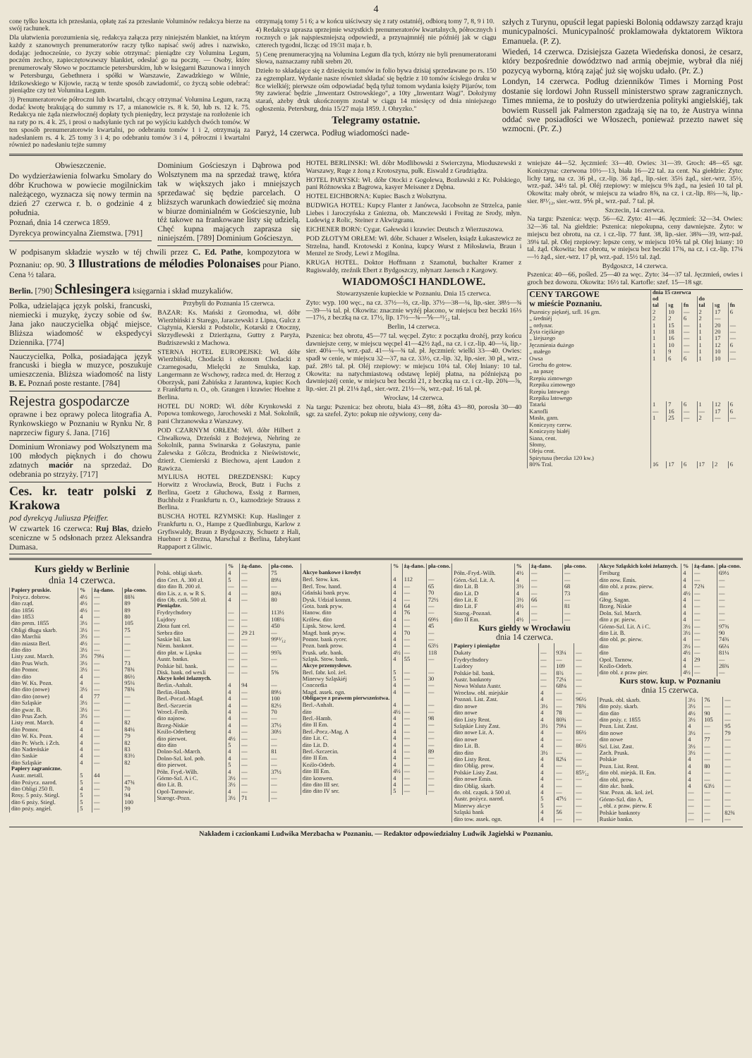4
cone tylko koszta ich przesłania, opłatę zaś za przesłanie Voluminów redakcya bierze na swój rachunek.
Dla ułatwienia porozumienia się, redakcya załącza przy niniejszém blankiet, na którym każdy z szanownych prenumeratorów raczy tylko napisać swój adres i nazwisko, dodając jednocześnie, co życzy sobie otrzymać: pieniądze czy Volumina Legum, poczém zechce, zapieczętowawszy blankiet, odesłać go na pocztę. — Osoby, które prenumerowały Słowo w pocztamcie petersburskim, lub w księgarni Bazunowa i innych w Petersburgu, Gebethnera i spółki w Warszawie, Zawadzkiego w Wilnie, Idzikowskiego w Kijowie, raczą w tenże sposób zawiadomić, co życzą sobie odebrać: pieniądze czy też Volumina Legum.
3) Prenumeratorowie półroczni lub kwartalni, chcący otrzymać Volumina Legum, raczą dodać kwotę brakującą do summy rs 17, a mianowicie rs. 8 k. 50, lub rs. 12 k. 75. Redakcya nie żąda niezwłocznéj dopłaty tych pieniędzy, lecz przystaje na rozłożenie ich na raty po rs. 4 k. 25, i prosi o nadsyłanie tych rat po wyjściu każdych dwóch tomów. W ten sposób prenumeratorowie kwartalni, po odebraniu tomów 1 i 2, otrzymają za nadesłaniem rs. 4 k. 25 tomy 3 i 4; po odebraniu tomów 3 i 4, półroczni i kwartalni również po nadesłaniu tejże summy
otrzymają tomy 5 i 6; a w końcu uiściwszy się z raty ostatniéj, odbiorą tomy 7, 8, 9 i 10.
4) Redakcya uprasza uprzejmie wszystkich prenumeratorów kwartalnych, półrocznych i rocznych o jak najspieszniejszą odpowiedź, a przynajmniéj nie późniéj jak w ciągu czterech tygodni, licząc od 19/31 maja r. b.
5) Cenę prenumeracyjną na Volumina Legum dla tych, którzy nie byli prenumeratorami Słowa, naznaczamy rubli srebrn 20.
Dzieło to składające się z dziesięciu tomów in folio bywa dzisiaj sprzedawane po rs. 150 za egzemplarz. Wydanie nasze również składać się będzie z 10 tomów ścisłego druku w 8ce wielkiéj; pierwsze ośm odpowiadać będą tyluż tomom wydania księży Pijarów, tom 9ty zawierać będzie „Inwentarz Ostrowskiego", a 10ty „Inwentarz Wagi". Dołożymy starań, ażeby druk ukończonym został w ciągu 14 miesięcy od dnia niniejszego ogłoszenia. Petersburg, dnia 15/27 maja 1859. J. Ohryzko."
Telegramy ostatnie.
Paryż, 14 czerwca. Podług wiadomości nade-
szłych z Turynu, opuścił legat papieski Bolonią oddawszy zarząd kraju municypalności. Municypalność proklamowała dyktatorem Wiktora Emanuela. (P. Z).
Wiedeń, 14 czerwca. Dzisiejsza Gazeta Wiedeńska donosi, że cesarz, który bezpośrednie dowództwo nad armią obejmie, wybrał dla niéj pozycyą wyborną, którą zająć już się wojsku udało. (Pr. Z.)
Londyn, 14 czerwca. Podług dzienników Times i Morning Post dostanie się lordowi John Russell ministerstwo spraw zagranicznych. Times mniema, że to posłuży do utwierdzenia polityki angielskiéj, tak bowiem Russell jak Palmerston zgadzają się na to, że Austrya winna oddać swe posiadłości we Włoszech, ponieważ przezto nawet się wzmocni. (Pr. Z.)
Obwieszczenie.
Do wydzierżawienia folwarku Smolary do dóbr Kruchowa w powiecie mogilnickim należącego, wyznacza się nowy termin na dzień 27 czerwca r. b. o godzinie 4 z południa.
Poznań, dnia 14 czerwca 1859.
Dyrekcya prowincyalna Ziemstwa. [791]
Dominium Gościeszyn i Dąbrowa pod Wolsztynem ma na sprzedaż trawę, która tak w większych jako i mniejszych sprzedawać się będzie parcelach. O bliższych warunkach dowiedzieć się można w biurze dominialném w Gościeszynie, lub téż takowe na frankowane listy się udzielą. Chęć kupna mających zaprasza się niniejszém. [789] Dominium Gościeszyn.
W podpisanym składzie wyszło w téj chwili przez C. Ed. Pathe, kompozytora w Poznaniu: op. 90. 3 Illustrations de mélodies Polonaises pour Piano. Cena ½ talara.
Berlin. [790] Schlesingera księgarnia i skład muzykaliów.
Polka, udzielająca język polski, francuski, niemiecki i muzykę, życzy sobie od św. Jana jako nauczycielka objąć miejsce. Bliższa wiadomość w ekspedycyi Dziennika. [774]
Nauczycielka, Polka, posiadająca język francuski i biegła w muzyce, poszukuje umieszczenia. Bliższa wiadomość na listy B. E. Poznań poste restante. [784]
Rejestra gospodarcze
oprawne i bez oprawy poleca litografia A. Rynkowskiego w Poznaniu w Rynku Nr. 8 naprzeciw figury ś. Jana. [716]
Dominium Wroniawy pod Wolsztynem ma 100 młodych pięknych i do chowu zdatnych maciór na sprzedaż. Do odebrania po strzyży. [717]
Ces. kr. teatr polski z Krakowa
pod dyrekcyą Juliusza Pfeiffer.
W czwartek 16 czerwca: Ruj Blas, dzieło sceniczne w 5 odsłonach przez Aleksandra Dumasa.
Przybyli do Poznania 15 czerwca.
BAZAR: Ks. Mański z Gromodna, wł. dóbr Wierzbiński z Starego, Jaraczewski z Lipna, Gulcz z Ciążynia, Kierski z Podstolic, Kotarski z Otoczny, Skrzydlewski z Dzierżązna, Guttry z Paryża, Budziszewski z Machowa.
STERNA HOTEL EUROPEJSKI: Wł. dóbr Wierzbiński, Chodacki i ekonom Chodacki z Czarnegosadu, Mielęcki ze Smulska, kap. Langermann ze Wschowy, radzca med. dr. Herzog z Oborzysk, pani Żabińska z Jarantowa, kupiec Koch z Frankfurtu n. O., ob. Grangen i krawiec Hoehne z Berlina.
HOTEL DU NORD: Wł. dóbr Krynkowski z Popowa tomkowego, Jarochowski z Mał. Sokolnik, pani Chrzanowska z Warszawy.
POD CZARNYM ORŁEM: Wł. dóbr Hilbert z Chwałkowa, Drzeński z Bożejewa, Nehring ze Sokolnik, panna Swinarska z Gołaszyna, panie Zalewska z Gólcza, Brodnicka z Nieświstowic, dzierż. Ciemierski z Biechowa, ajent Laudon z Rawicza.
MYLIUSA HOTEL DREZDENSKI: Kupcy Horwitz z Wrocławia, Brock, Butz i Fuchs z Berlina, Goetz z Głuchowa, Essig z Barmen, Buchholz z Frankfurtu n. O., kaznodzieje Strauss z Berlina.
BUSCHA HOTEL RZYMSKI: Kup. Haslinger z Frankfurtu n. O., Hampe z Quedlinburgu, Karlow z Gryfiswaldy, Braun z Bydgoszczy, Schuetz z Hali, Huebner z Drezna, Marschal z Berlina, fabrykant Rappaport z Gliwic.
HOTEL BERLINSKI: Wł. dóbr Modlibowski z Swierczyna, Mioduszewski z Warszawy, Ruge z żoną z Krotoszyna, pułk. Eiswald z Grudziądza.
HOTEL PARYSKI: Wł. dóbr Otocki z Gogolewa, Bozławski z Kr. Polskiego, pani Różnowska z Bagrowa, kasyer Meissner z Dębna.
HOTEL EICHBORNA: Kupiec Basch z Wolsztyna.
BUDWIGA HOTEL: Kupcy Flanter z Janówca, Jacobsohn ze Strzelca, panie Liebes i Jaroczyńska z Gniezna, ob. Manczewski i Freitag ze Srody, młyn. Ludewig z Rolic, Steiner z Akwizgranu.
EICHENER BORN: Cygar. Gałewski i krawiec Deutsch z Wierzuszowa.
POD ZŁOTYM ORŁEM: Wł. dóbr. Schauer z Wiselen, ksiądz Łukaszewicz ze Strzelna, handl. Krotowski z Konina, kupcy Wurst z Miłosławia, Braun i Menzel ze Srody, Lewi z Mogilna.
KRUGA HOTEL. Doktor Hoffmann z Szamotuł, buchalter Kramer z Rugiswaldy, rzeźnik Ebert z Bydgoszczy, młynarz Jaensch z Kargowy.
WIADOMOŚCI HANDLOWE.
Stowarzyszenie kupieckie w Poznaniu. Dnia 15 czerwca.
Zyto: wyp. 100 węc., na cz. 37½—⅔, cz.-lip. 37½—38—¼, lip.-sier. 38½—¾—39—¼ tal. pł. Okowita: znacznie wyżéj płacono, w miejscu bez beczki 16⅓—17⅓, z beczką na cz. 17½, lip. 17½—¾—⅚—¹¹⁄₁₂ tal.
Berlin, 14 czerwca.
Pszenica: bez obrotu, 45—77 tal. węcpel. Zyto: z początku drożéj, przy końcu dawniejsze ceny, w miejscu węcpel 41—42½ żąd., na cz. i cz.-lip. 40—¼, lip.-sier. 40¼—⅛, wrz.-paź. 41—¼—¾ tal. pł. Jęczmień: wielki 33—40. Owies: spadł w cenie, w miejscu 32—37, na cz. 33½, cz.-lip. 32, lip.-sier. 30 pł., wrz.-paź. 28½ tal. pł. Oléj rzepiowy: w miejscu 10¼ tal. Olej lniany: 10 tal. Okowita: na natychmiastową odstawę lepiéj płatna, na późniejszą po dawniejszéj cenie, w miejscu bez beczki 21, z beczką na cz. i cz.-lip. 20¾—⅞, lip.-sier. 21 pł. 21⅛ żąd., sier.-wrz. 21½—¾, wrz.-paź. 16 tal. pł.
Wrocław, 14 czerwca.
Na targu: Pszenica: bez obrotu, biała 43—88, żółta 43—80, porosła 30—40 sgr. za szefel. Zyto: pokup nie ożywiony, ceny da-
wniejsze 44—52. Jęczmień: 33—40. Owies: 31—39. Groch: 48—65 sgr. Koniczyna: czerwona 10½—13, biała 16—22 tal. za cent. Na giełdzie: Zyto: lichy targ, na cz. 36 pł., cz.-lip. 36 żąd., lip.-sier. 35⅔ żąd., sier.-wrz. 35½, wrz.-paź. 34½ tal. pł. Oléj rzepiowy: w miejscu 9⅝ żąd., na jesień 10 tal pł. Okowita: mały obrót, w miejscu za wiadro 8⅝, na cz. i cz.-lip. 8⅔—¾, lip.-sier. 8¹¹⁄₁₂, sier.-wrz. 9⅙ pł., wrz.-paź. 7 tal. pł.
Szczecin, 14 czerwca.
Na targu: Pszenica: węcp. 56—62. Zyto: 41—46. Jęczmień: 32—34. Owies: 32—36 tal. Na giełdzie: Pszenica: niepokupna, ceny dawniejsze. Żyto: w miejscu bez obrotu, na cz. i cz.-lip. 77 funt. 38, lip.-sier. 38¾—39, wrz-paź. 39¼ tal. pł. Olej rzepiowy: lepsze ceny, w miejscu 10⅙ tal pł. Olej lniany: 10 tal. żąd. Okowita: bez obrotu, w miejscu bez beczki 17¾, na cz. i cz.-lip. 17¼—½ żąd., sier.-wrz. 17 pł, wrz.-paź. 15½ tal. żąd.
Bydgoszcz, 14 czerwca.
Pszenica: 40—66, pośled. 25—40 za węc. Zyto: 34—37 tal. Jęczmień, owies i groch bez dowozu. Okowita: 16½ tal. Kartofle: szef. 15—18 sgr.
| CENY TARGOWE w mieście Poznaniu. | dnia 15 czerwca | | | | | |
| --- | --- | --- | --- | --- | --- | --- |
| | od | | | do | | |
| | tal | sg | fn | tal | sg | fn |
| Pszenicy pięknéj, szfl. 16 grn. | 2 | 10 | — | 2 | 17 | 6 |
| „ średniéj | 2 | 2 | 6 | 2 | — | |
| „ ordynar. | 1 | 15 | — | 1 | 20 | — |
| Żyta ciężkiego | 1 | 18 | — | 1 | 20 | — |
| „ lżejszego | 1 | 16 | — | 1 | 17 | — |
| Jęczmienia dużego | 1 | 10 | — | 1 | 12 | 6 |
| „ małego | 1 | 9 | — | 1 | 10 | — |
| Owsa | 1 | 6 | 6 | 1 | 10 | — |
| Grochu do gotow. | | | | | | |
| „ na paszę | | | | | | |
| Rzepiu zimowego | | | | | | |
| Rzepiku zimowego | | | | | | |
| Rzepiu latowego | | | | | | |
| Rzepiku latowego | | | | | | |
| Tatarki | 1 | 7 | 6 | 1 | 12 | 6 |
| Kartofli | — | 16 | — | — | 17 | 6 |
| Masła, garn. | 1 | 25 | — | 2 | — | — |
| Koniczyny czerw. | | | | | | |
| Koniczyny białéj | | | | | | |
| Siana, cent. | | | | | | |
| Słomy, | | | | | | |
| Oleju cent. | | | | | | |
| Spirytusu (beczka 120 kw.) | | | | | | |
| 80% Tral. | 16 | 17 | 6 | 17 | 2 | 6 |
Kurs giełdy w Berlinie
dnia 14 czerwca.
| Papiery pruskie. | % | żą-dano. | pła-cono. |
| --- | --- | --- | --- |
| Pożycz. dobrow. | 4½ | — | 88¾ |
| dito rząd. | 4½ | — | 89 |
| dito 1856 | 4½ | — | 89 |
| dito 1853 | 4 | — | 80 |
| dito prem. 1855 | 3½ | — | 105 |
| Obligi długu skarb. | 3½ | — | 75 |
| dito Marchii | 3½ | — | — |
| dito miasta Berl. | 4½ | — | — |
| dito dito | 3½ | — | — |
| Listy zast. March. | 3½ | 79¼ | — |
| dito Prus Wsch. | 3½ | — | 73 |
| dito Pomor. | 3½ | — | 78¾ |
| dito dito | 4 | — | 86½ |
| dito W. Ks. Pozn. | 4 | — | 95¼ |
| dito dito (nowe) | 3½ | — | 78¾ |
| dito dito (nowe) | 4 | 77 | — |
| dito Szląskie | 3½ | — | — |
| dito gwar. B. | 3½ | — | — |
| dito Prus Zach. | 3½ | — | — |
| Listy rent. March. | 4 | — | 82 |
| dito Pomor. | 4 | — | 84¼ |
| dito W. Ks. Pozn. | 4 | — | 79 |
| dito Pr. Wsch. i Zch. | 4 | — | 82 |
| dito Nadreńskie | 4 | — | 83 |
| dito Saskie | 4 | — | 83½ |
| dito Szląskie | 4 | — | 82 |
| Papiery zagraniczne. | | | |
| Austr. metall. | 5 | 44 | — |
| dito Pożycz. narod. | 5 | — | 47¾ |
| dito Obligi 250 fl. | 4 | — | 70 |
| Rosy. 5 poży. Stiegl. | 5 | — | 94 |
| dito 6 poży. Stiegl. | 5 | — | 100 |
| dito poży. angiel. | 5 | — | 99 |
| | % | żą-dano. | pła-cono. |
| --- | --- | --- | --- |
| Polsk. obligi skarb. | 4 | — | 75 |
| dito Cert. A. 300 zł. | 5 | — | 89¼ |
| dito dito B. 200 zł. | — | — | — |
| dito Lis. z. n. w R S. | 4 | — | 80¼ |
| dito Ob. cztk. 500 zł. | 4 | — | 80 |
| Pieniądze. | | | |
| Frydrychsdory | — | — | 113½ |
| Lujdory | — | — | 108¼ |
| Złota funt cel. | — | — | 450 |
| Srebra dito | — | 29 21 | — |
| Saskie bil. kas | — | — | 99¹¹⁄₁₂ |
| Niem. banknot. | — | — | — |
| dito płat. w Lipsku | — | — | 99⅞ |
| Austr. bankn. | — | — | — |
| Polskie bil. bank. | — | — | — |
| Disk. bank. od wexli | — | — | 5% |
| Akcye kolei żelaznych. | | | |
| Berlin.-Anhalt. | 4 | 94 | — |
| Berlin.-Hamb. | 4 | — | 89½ |
| Berl.-Poczd.-Magd. | 4 | — | 100 |
| Berl.-Szczecin | 4 | — | 82½ |
| Wrocł.-Freib. | 4 | — | 70 |
| dito najnow. | 4 | — | — |
| Brzeg-Niskie | 4 | — | 37½ |
| Koźlo-Oderberg | 4 | — | 30½ |
| dito pierwot. | 4½ | — | — |
| dito dito | 5 | — | — |
| Dolno-Szl.-March. | 4 | — | 81 |
| Dolno-Szl. kol. pob. | 4 | — | — |
| dito pierwot. | 5 | — | — |
| Półn. Fryd.-Wilh. | 4 | — | 37½ |
| Górno-Szl. A i C. | 3½ | — | — |
| dito Lit. B. | 3½ | — | — |
| Opol-Tarnowic. | 4 | — | — |
| Starogr.-Pozn. | 3½ | 71 | — |
| | % | żą-dano. | pła-cono. |
| --- | --- | --- | --- |
| Akcye bankowe i kredyt | | | |
| Berl. Stow. kas. | 4 | 112 | — |
| Berl. Tow. hand. | 4 | — | 65 |
| Gdański bank pryw. | 4 | — | 70 |
| Dysk. Udział komm. | 4 | — | 72½ |
| Gota. bank pryw. | 4 | 64 | — |
| Hanow. dito | 4 | 76 | — |
| Królew. dito | 4 | — | 69½ |
| Lipsk. Stow. kred. | 4 | — | 45 |
| Magd. bank pryw. | 4 | 70 | — |
| Pomor. bank rycer. | 4 | — | — |
| Pozn. bank prow. | 4 | — | 63½ |
| Prusk. udz. bank. | 4½ | — | 118 |
| Szląsk. Stow. bank. | 4 | 55 | — |
| Akcye przemysłowe. | | | |
| Berl. fabr. kol. żel. | 5 | — | — |
| Minerwy Szląskiéj | 5 | — | 30 |
| Concordia | 4 | — | — |
| Magd. assek. ogn. | 4 | — | — |
| Obligacye z prawem pierwszeństwa. | | | |
| Berl.-Anhalt. | 4 | — | — |
| dito | 4½ | — | — |
| Berl.-Hamb. | 4 | — | 98 |
| dito II Em. | 4 | — | — |
| Berl.-Pocz.-Mag. A | 4 | — | — |
| dito Lit. C. | 4 | — | — |
| dito Lit. D. | 4 | — | — |
| Berl.-Szczecin. | 4 | — | 89 |
| dito II Em. | 4 | — | — |
| Koźlo-Oderb. | 4 | — | — |
| dito III Em. | 4½ | — | — |
| dito konwen. | 4 | — | — |
| dito dito III ser. | 4 | — | — |
| dito dito IV ser. | 5 | — | — |
| | % | żą-dano. | pła-cono. |
| --- | --- | --- | --- |
| Półn.-Fryd.-Wilh. | 4½ | — | — |
| Górn.-Szl. Lit. A. | 4 | — | — |
| dito Lit. B | 3½ | — | 68 |
| dito Lit. D | 4 | — | 73 |
| dito Lit. E | 3½ | 66 | — |
| dito Lit. F | 4½ | — | 81 |
| Starog.-Poznań. | 4 | — | — |
| dito II Em. | 4½ | — | — |
Kurs giełdy w Wrocławiu
dnia 14 czerwca.
| Papiery i pieniądze | | | |
| --- | --- | --- | --- |
| Dukaty | — | 93¼ | — |
| Frydrychsdory | — | — | — |
| Luidory | — | 109 | — |
| Polskie bil. bank. | — | 8⅔ | — |
| Austr. banknoty | — | 72¼ | — |
| Nowa Waluta Austr. | — | 68⅛ | — |
| Wrocław. obl. miejskie | 4 | — | — |
| Poznań. List. Zast. | 4 | — | 96½ |
| dito nowe | 3½ | — | 78¾ |
| dito nowe | 4 | 78 | — |
| dito Listy Rent. | 4 | 80¾ | — |
| Szląskie Listy Zast. | 3½ | 79¼ | — |
| dito nowe Lit. A. | 4 | — | 86½ |
| dito nowe | 4 | — | — |
| dito Lit. B. | 4 | — | 86½ |
| dito dito | 3½ | — | — |
| dito Listy Rent. | 4 | 82¼ | — |
| dito Oblig. prow. | 4 | — | — |
| Polskie Listy Zast. | 4 | — | 85⁵⁄₁₂ |
| dito nowe Emis. | 4 | — | — |
| dito Oblig. skarb. | 4 | — | — |
| do. obl. cząstk. à 500 zł. | 4 | — | — |
| Austr. pożycz. narod. | 5 | 47½ | — |
| Minerwy akcye | 5 | — | — |
| Szląski bank | 4 | 56 | — |
| dito tow. assek. ogn. | 4 | — | — |
| Akcye Szląskich kolei żelaznych. | % | żą-dano. | pła-cono. |
| --- | --- | --- | --- |
| Freiburg | 4 | — | 69½ |
| dito now. Emis. | 4 | — | — |
| dito obl. z praw. pierw. | 4 | 72¾ | — |
| dito | 4½ | — | — |
| Głog. Sagan. | 4 | — | — |
| Brzeg. Niskie | 4 | — | — |
| Doln. Szl. March. | 4 | — | — |
| dito z pr. pierw. | 4 | — | — |
| Górno-Szl. Lit. A i C. | 3½ | — | 97¾ |
| dito Lit. B. | 3½ | — | 90 |
| dito obl. pr. pierw. | 4 | — | 74¾ |
| dito | 3½ | — | 66¼ |
| dito | 4½ | — | 81¼ |
| Opol. Tarnow. | 4 | 29 | — |
| Koźlo-Oderb. | 4 | — | 28¾ |
| dito obl. z praw pier. | 4½ | — | — |
Kurs stow. kup. w Poznaniu
dnia 15 czerwca.
| Prusk. obl. skarb. | 3½ | 76 | — |
| dito poży. skarb. | 3½ | — | — |
| dito dito | 4½ | 90 | — |
| dito poży. r. 1855 | 3½ | 105 | — |
| Pozn. List. Zast. | 4 | — | 95 |
| dito nowe | 3½ | — | 79 |
| dito nowe | 4 | 77 | — |
| Szl. List. Zast. | 3½ | — | — |
| Zach. Prusk. | 3½ | — | — |
| Polskie | 4 | — | — |
| Pozn. List. Rent. | 4 | 80 | — |
| dito obl. miejsk. II. Em. | 4 | — | — |
| dito obl. prow. | 4 | — | — |
| dito akc. bank. | 4 | 63½ | — |
| Star. Pozn. ak. kol. żel. | — | — | — |
| Górno-Szl. dito A. | — | — | — |
| „ obl. z praw. pierw. E | — | — | — |
| Polskie banknoty | — | — | 82¾ |
| Ruskie bankn. | — | — | — |
Nakładem i czcionkami Ludwika Merzbacha w Poznaniu. — Redaktor odpowiedzialny Ludwik Jagielski w Poznaniu.